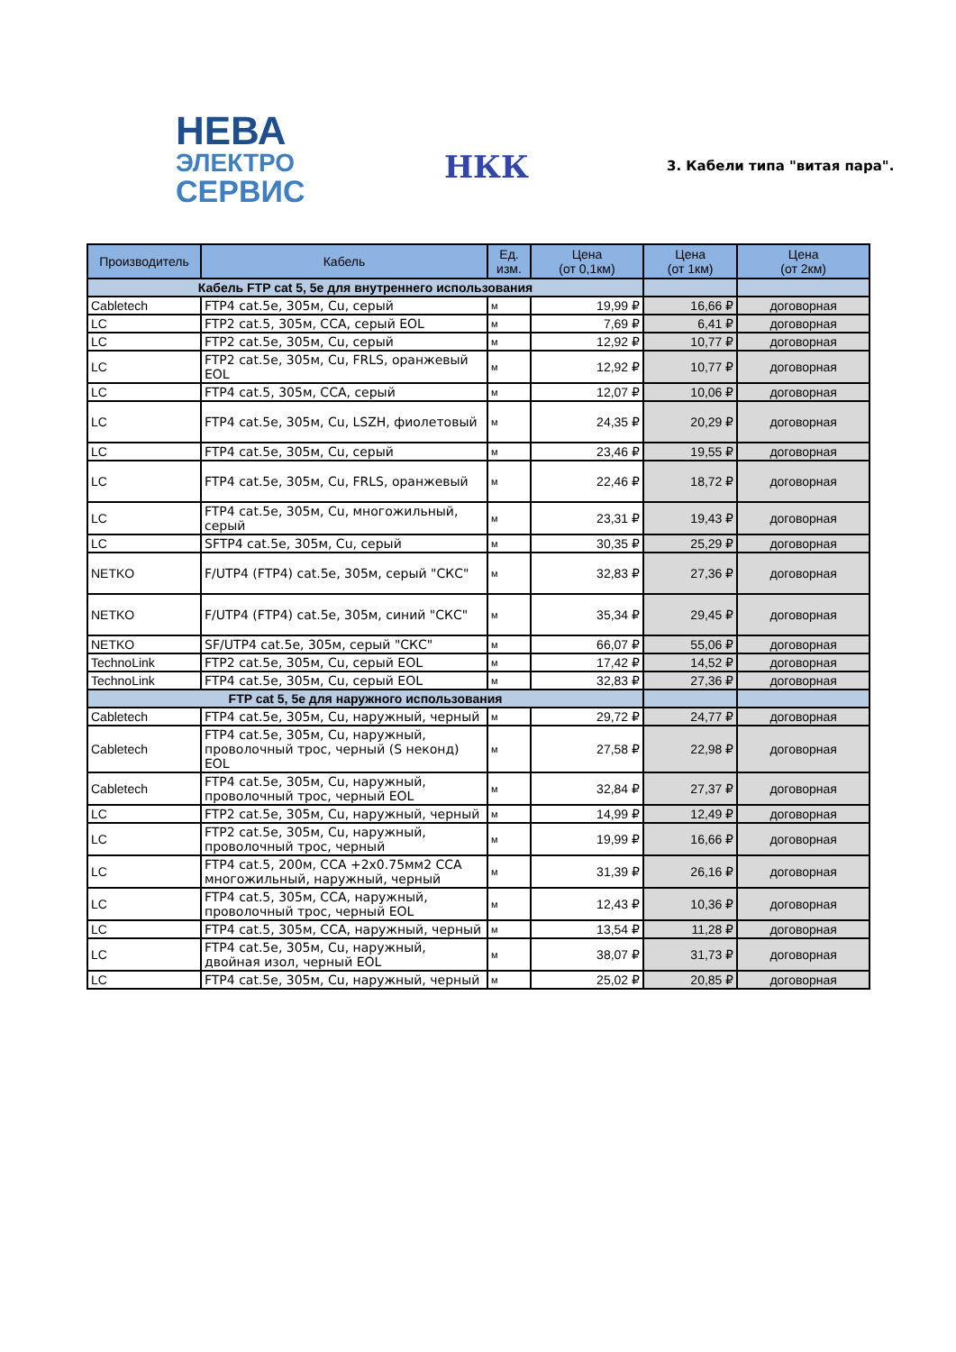НЕВА
ЭЛЕКТРО
СЕРВИС
НКК 3. Кабели типа "витая пара".
| Производитель | Кабель | Ед. изм. | Цена (от 0,1км) | Цена (от 1км) | Цена (от 2км) |
| --- | --- | --- | --- | --- | --- |
| Кабель FTP cat 5, 5e для внутреннего использования | | | | | |
| Cabletech | FTP4 cat.5e, 305м, Cu, серый | м | 19,99 ₽ | 16,66 ₽ | договорная |
| LC | FTP2 cat.5, 305м, CCA, серый EOL | м | 7,69 ₽ | 6,41 ₽ | договорная |
| LC | FTP2 cat.5e, 305м, Cu, серый | м | 12,92 ₽ | 10,77 ₽ | договорная |
| LC | FTP2 cat.5e, 305м, Cu, FRLS, оранжевый EOL | м | 12,92 ₽ | 10,77 ₽ | договорная |
| LC | FTP4 cat.5, 305м, CCA, серый | м | 12,07 ₽ | 10,06 ₽ | договорная |
| LC | FTP4 cat.5e, 305м, Cu, LSZH, фиолетовый | м | 24,35 ₽ | 20,29 ₽ | договорная |
| LC | FTP4 cat.5e, 305м, Cu, серый | м | 23,46 ₽ | 19,55 ₽ | договорная |
| LC | FTP4 cat.5e, 305м, Cu, FRLS, оранжевый | м | 22,46 ₽ | 18,72 ₽ | договорная |
| LC | FTP4 cat.5e, 305м, Cu, многожильный, серый | м | 23,31 ₽ | 19,43 ₽ | договорная |
| LC | SFTP4 cat.5e, 305м, Cu, серый | м | 30,35 ₽ | 25,29 ₽ | договорная |
| NETKO | F/UTP4 (FTP4) cat.5e, 305м, серый "СКС" | м | 32,83 ₽ | 27,36 ₽ | договорная |
| NETKO | F/UTP4 (FTP4) cat.5e, 305м, синий "СКС" | м | 35,34 ₽ | 29,45 ₽ | договорная |
| NETKO | SF/UTP4 cat.5e, 305м, серый "СКС" | м | 66,07 ₽ | 55,06 ₽ | договорная |
| TechnoLink | FTP2 cat.5e, 305м, Cu, серый EOL | м | 17,42 ₽ | 14,52 ₽ | договорная |
| TechnoLink | FTP4 cat.5e, 305м, Cu, серый EOL | м | 32,83 ₽ | 27,36 ₽ | договорная |
| FTP cat 5, 5e для наружного использования | | | | | |
| Cabletech | FTP4 cat.5e, 305м, Cu, наружный, черный | м | 29,72 ₽ | 24,77 ₽ | договорная |
| Cabletech | FTP4 cat.5e, 305м, Cu, наружный, проволочный трос, черный (S неконд) EOL | м | 27,58 ₽ | 22,98 ₽ | договорная |
| Cabletech | FTP4 cat.5e, 305м, Cu, наружный, проволочный трос, черный EOL | м | 32,84 ₽ | 27,37 ₽ | договорная |
| LC | FTP2 cat.5e, 305м, Cu, наружный, черный | м | 14,99 ₽ | 12,49 ₽ | договорная |
| LC | FTP2 cat.5e, 305м, Cu, наружный, проволочный трос, черный | м | 19,99 ₽ | 16,66 ₽ | договорная |
| LC | FTP4 cat.5, 200м, CCA +2x0.75мм2 CCA многожильный, наружный, черный | м | 31,39 ₽ | 26,16 ₽ | договорная |
| LC | FTP4 cat.5, 305м, CCA, наружный, проволочный трос, черный EOL | м | 12,43 ₽ | 10,36 ₽ | договорная |
| LC | FTP4 cat.5, 305м, CCA, наружный, черный | м | 13,54 ₽ | 11,28 ₽ | договорная |
| LC | FTP4 cat.5e, 305м, Cu, наружный, двойная изол, черный EOL | м | 38,07 ₽ | 31,73 ₽ | договорная |
| LC | FTP4 cat.5e, 305м, Cu, наружный, черный | м | 25,02 ₽ | 20,85 ₽ | договорная |